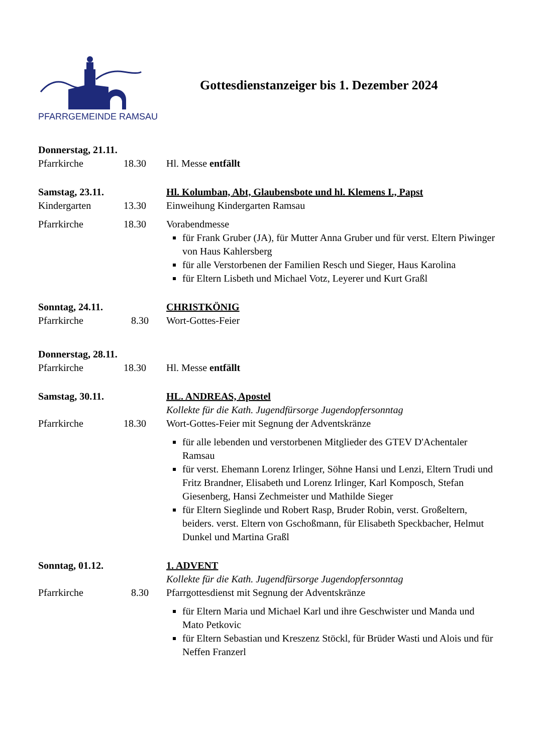PFARRGEMEINDE RAMSAU
Gottesdienstanzeiger bis 1. Dezember 2024
Donnerstag, 21.11.
Pfarrkirche 18.30 Hl. Messe entfällt
Samstag, 23.11.
Hl. Kolumban, Abt, Glaubensbote und hl. Klemens I., Papst
Kindergarten 13.30 Einweihung Kindergarten Ramsau
Pfarrkirche 18.30 Vorabendmesse
für Frank Gruber (JA), für Mutter Anna Gruber und für verst. Eltern Piwinger von Haus Kahlersberg
für alle Verstorbenen der Familien Resch und Sieger, Haus Karolina
für Eltern Lisbeth und Michael Votz, Leyerer und Kurt Graßl
Sonntag, 24.11.
CHRISTKÖNIG
Pfarrkirche 8.30 Wort-Gottes-Feier
Donnerstag, 28.11.
Pfarrkirche 18.30 Hl. Messe entfällt
Samstag, 30.11.
HL. ANDREAS, Apostel
Kollekte für die Kath. Jugendfürsorge Jugendopfersonntag
Pfarrkirche 18.30 Wort-Gottes-Feier mit Segnung der Adventskränze
für alle lebenden und verstorbenen Mitglieder des GTEV D'Achentaler Ramsau
für verst. Ehemann Lorenz Irlinger, Söhne Hansi und Lenzi, Eltern Trudi und Fritz Brandner, Elisabeth und Lorenz Irlinger, Karl Komposch, Stefan Giesenberg, Hansi Zechmeister und Mathilde Sieger
für Eltern Sieglinde und Robert Rasp, Bruder Robin, verst. Großeltern, beiders. verst. Eltern von Gschoßmann, für Elisabeth Speckbacher, Helmut Dunkel und Martina Graßl
Sonntag, 01.12.
1. ADVENT
Kollekte für die Kath. Jugendfürsorge Jugendopfersonntag
Pfarrkirche 8.30 Pfarrgottesdienst mit Segnung der Adventskränze
für Eltern Maria und Michael Karl und ihre Geschwister und Manda und Mato Petkovic
für Eltern Sebastian und Kreszenz Stöckl, für Brüder Wasti und Alois und für Neffen Franzerl